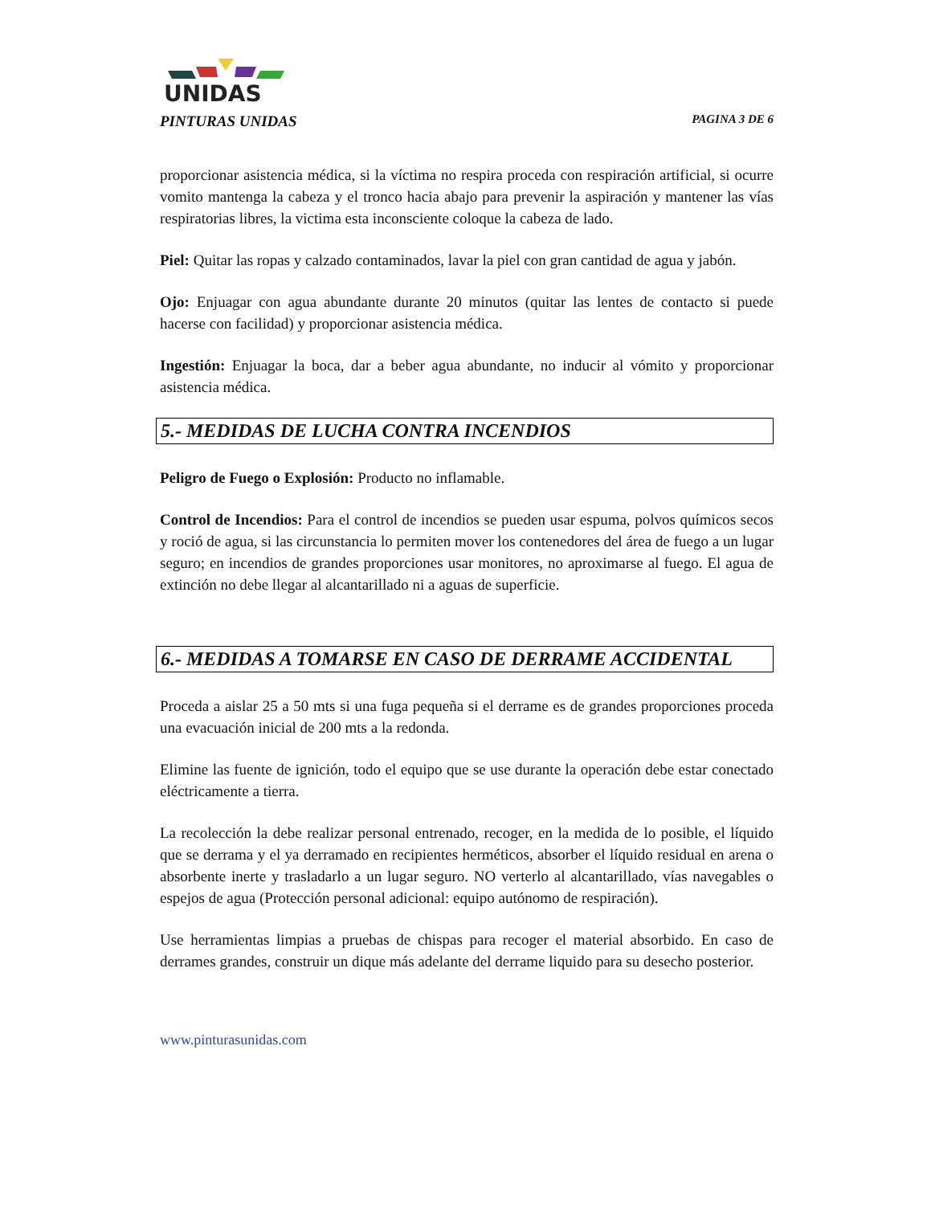UNIDAS
PINTURAS UNIDAS PAGINA 3 DE 6
proporcionar asistencia médica, si la víctima no respira proceda con respiración artificial, si ocurre vomito mantenga la cabeza y el tronco hacia abajo para prevenir la aspiración y mantener las vías respiratorias libres, la victima esta inconsciente coloque la cabeza de lado.
Piel: Quitar las ropas y calzado contaminados, lavar la piel con gran cantidad de agua y jabón.
Ojo: Enjuagar con agua abundante durante 20 minutos (quitar las lentes de contacto si puede hacerse con facilidad) y proporcionar asistencia médica.
Ingestión: Enjuagar la boca, dar a beber agua abundante, no inducir al vómito y proporcionar asistencia médica.
5.- MEDIDAS DE LUCHA CONTRA INCENDIOS
Peligro de Fuego o Explosión: Producto no inflamable.
Control de Incendios: Para el control de incendios se pueden usar espuma, polvos químicos secos y roció de agua, si las circunstancia lo permiten mover los contenedores del área de fuego a un lugar seguro; en incendios de grandes proporciones usar monitores, no aproximarse al fuego. El agua de extinción no debe llegar al alcantarillado ni a aguas de superficie.
6.- MEDIDAS A TOMARSE EN CASO DE DERRAME ACCIDENTAL
Proceda a aislar 25 a 50 mts si una fuga pequeña si el derrame es de grandes proporciones proceda una evacuación inicial de 200 mts a la redonda.
Elimine las fuente de ignición, todo el equipo que se use durante la operación debe estar conectado eléctricamente a tierra.
La recolección la debe realizar personal entrenado, recoger, en la medida de lo posible, el líquido que se derrama y el ya derramado en recipientes herméticos, absorber el líquido residual en arena o absorbente inerte y trasladarlo a un lugar seguro. NO verterlo al alcantarillado, vías navegables o espejos de agua (Protección personal adicional: equipo autónomo de respiración).
Use herramientas limpias a pruebas de chispas para recoger el material absorbido. En caso de derrames grandes, construir un dique más adelante del derrame liquido para su desecho posterior.
www.pinturasunidas.com